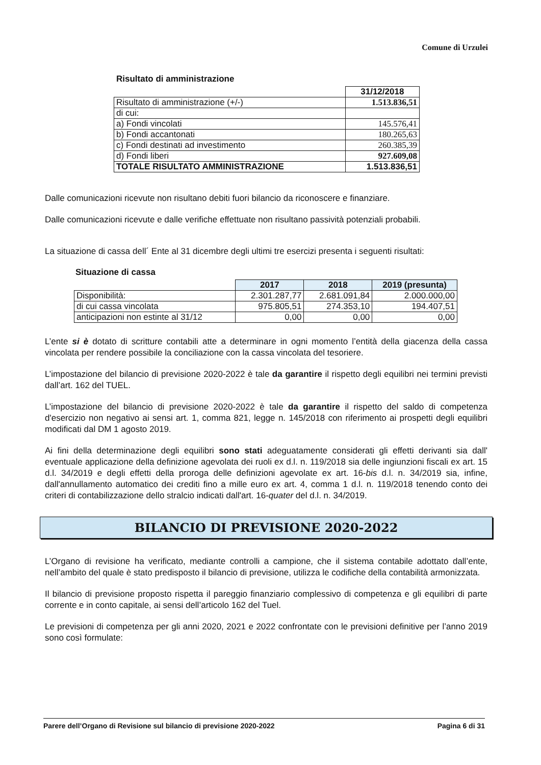Comune di Urzulei
Risultato di amministrazione
| | 31/12/2018 |
| Risultato di amministrazione (+/-) | 1.513.836,51 |
| di cui: | |
| a) Fondi vincolati | 145.576,41 |
| b) Fondi accantonati | 180.265,63 |
| c) Fondi destinati ad investimento | 260.385,39 |
| d) Fondi liberi | 927.609,08 |
| TOTALE RISULTATO AMMINISTRAZIONE | 1.513.836,51 |
Dalle comunicazioni ricevute non risultano debiti fuori bilancio da riconoscere e finanziare.
Dalle comunicazioni ricevute e dalle verifiche effettuate non risultano passività potenziali probabili.
La situazione di cassa dell´ Ente al 31 dicembre degli ultimi tre esercizi presenta i seguenti risultati:
Situazione di cassa
| | 2017 | 2018 | 2019 (presunta) |
| Disponibilità: | 2.301.287,77 | 2.681.091,84 | 2.000.000,00 |
| di cui cassa vincolata | 975.805,51 | 274.353,10 | 194.407,51 |
| anticipazioni non estinte al 31/12 | 0,00 | 0,00 | 0,00 |
L’ente si è dotato di scritture contabili atte a determinare in ogni momento l’entità della giacenza della cassa vincolata per rendere possibile la conciliazione con la cassa vincolata del tesoriere.
L’impostazione del bilancio di previsione 2020-2022 è tale da garantire il rispetto degli equilibri nei termini previsti dall’art. 162 del TUEL.
L’impostazione del bilancio di previsione 2020-2022 è tale da garantire il rispetto del saldo di competenza d'esercizio non negativo ai sensi art. 1, comma 821, legge n. 145/2018 con riferimento ai prospetti degli equilibri modificati dal DM 1 agosto 2019.
Ai fini della determinazione degli equilibri sono stati adeguatamente considerati gli effetti derivanti sia dall' eventuale applicazione della definizione agevolata dei ruoli ex d.l. n. 119/2018 sia delle ingiunzioni fiscali ex art. 15 d.l. 34/2019 e degli effetti della proroga delle definizioni agevolate ex art. 16-bis d.l. n. 34/2019 sia, infine, dall'annullamento automatico dei crediti fino a mille euro ex art. 4, comma 1 d.l. n. 119/2018 tenendo conto dei criteri di contabilizzazione dello stralcio indicati dall'art. 16-quater del d.l. n. 34/2019.
BILANCIO DI PREVISIONE 2020-2022
L’Organo di revisione ha verificato, mediante controlli a campione, che il sistema contabile adottato dall’ente, nell’ambito del quale è stato predisposto il bilancio di previsione, utilizza le codifiche della contabilità armonizzata.
Il bilancio di previsione proposto rispetta il pareggio finanziario complessivo di competenza e gli equilibri di parte corrente e in conto capitale, ai sensi dell’articolo 162 del Tuel.
Le previsioni di competenza per gli anni 2020, 2021 e 2022 confrontate con le previsioni definitive per l’anno 2019 sono così formulate:
Parere dell’Organo di Revisione sul bilancio di previsione 2020-2022 Pagina 6 di 31